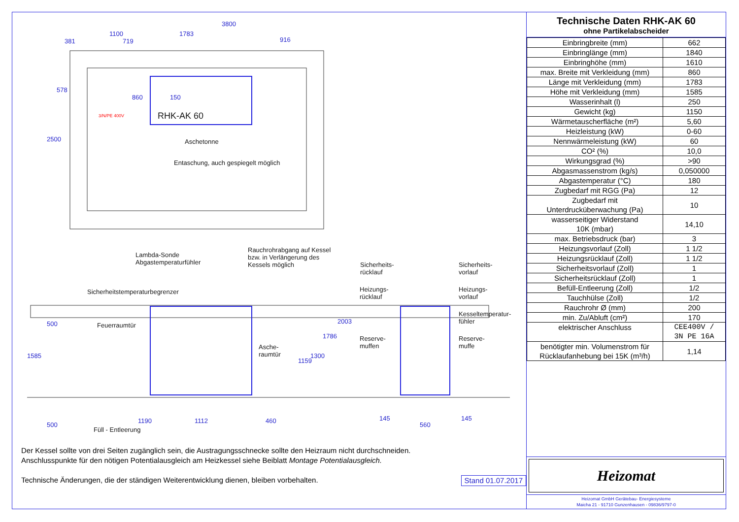3800
1100 1783
381 719 916
578
2500
860 150
RHK-AK 60
3/N/PE 400V
Aschetonne
Entaschung, auch gespiegelt möglich
Lambda-Sonde
Abgastemperaturfühler
Rauchrohrabgang auf Kessel
bzw. in Verlängerung des
Kessels möglich
Sicherheitstemperaturbegrenzer
Feuerraumtür
Asche-
raumtür
500
1585
1159
1300
1786
2003
500
1190 1112 460
Füll - Entleerung
Sicherheits-
rücklauf
Sicherheits-
vorlauf
Heizungs-
rücklauf
Heizungs-
vorlauf
Kesseltemperatur-
fühler
Reserve-
muffen
Reserve-
muffe
145
560
145
Der Kessel sollte von drei Seiten zugänglich sein, die Austragungsschnecke sollte den Heizraum nicht durchschneiden.
Anschlusspunkte für den nötigen Potentialausgleich am Heizkessel siehe Beiblatt Montage Potentialausgleich.
Technische Änderungen, die der ständigen Weiterentwicklung dienen, bleiben vorbehalten. Stand 01.07.2017
Technische Daten RHK-AK 60
ohne Partikelabscheider
| Einbringbreite (mm) | 662 |
| Einbringlänge (mm) | 1840 |
| Einbringhöhe (mm) | 1610 |
| max. Breite mit Verkleidung (mm) | 860 |
| Länge mit Verkleidung (mm) | 1783 |
| Höhe mit Verkleidung (mm) | 1585 |
| Wasserinhalt (l) | 250 |
| Gewicht (kg) | 1150 |
| Wärmetauscherfläche (m²) | 5,60 |
| Heizleistung (kW) | 0-60 |
| Nennwärmeleistung (kW) | 60 |
| CO² (%) | 10,0 |
| Wirkungsgrad (%) | >90 |
| Abgasmassenstrom (kg/s) | 0,050000 |
| Abgastemperatur (°C) | 180 |
| Zugbedarf mit RGG (Pa) | 12 |
| Zugbedarf mit Unterdrucküberwachung (Pa) | 10 |
| wasserseitiger Widerstand 10K (mbar) | 14,10 |
| max. Betriebsdruck (bar) | 3 |
| Heizungsvorlauf (Zoll) | 1 1/2 |
| Heizungsrücklauf (Zoll) | 1 1/2 |
| Sicherheitsvorlauf (Zoll) | 1 |
| Sicherheitsrücklauf (Zoll) | 1 |
| Befüll-Entleerung (Zoll) | 1/2 |
| Tauchhülse (Zoll) | 1/2 |
| Rauchrohr Ø (mm) | 200 |
| min. Zu/Abluft (cm²) | 170 |
| elektrischer Anschluss | CEE400V / 3N PE 16A |
| benötigter min. Volumenstrom für Rücklaufanhebung bei 15K (m³/h) | 1,14 |
Heizomat
Heizomat GmbH Gerätebau- Energiesysteme
Maicha 21 - 91710 Gunzenhausen - 09836/9797-0